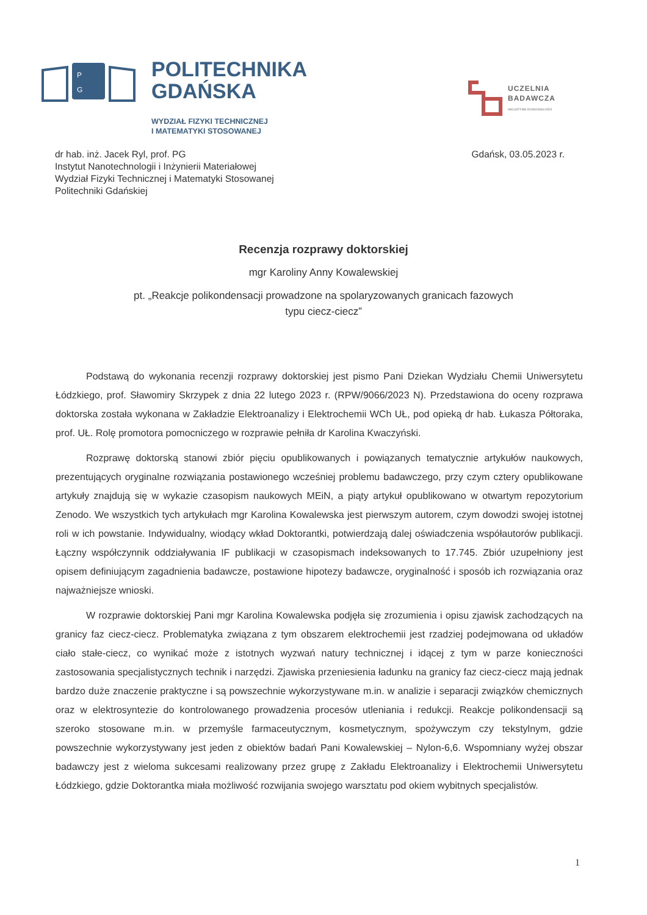P
G
POLITECHNIKA
GDAŃSKA
WYDZIAŁ FIZYKI TECHNICZNEJ
I MATEMATYKI STOSOWANEJ
UCZELNIA
BADAWCZA
INICJATYWA DOSKONAŁOŚCI
dr hab. inż. Jacek Ryl, prof. PG
Instytut Nanotechnologii i Inżynierii Materiałowej
Wydział Fizyki Technicznej i Matematyki Stosowanej
Politechniki Gdańskiej
Gdańsk, 03.05.2023 r.
Recenzja rozprawy doktorskiej
mgr Karoliny Anny Kowalewskiej
pt. „Reakcje polikondensacji prowadzone na spolaryzowanych granicach fazowych
typu ciecz-ciecz”
Podstawą do wykonania recenzji rozprawy doktorskiej jest pismo Pani Dziekan Wydziału Chemii Uniwersytetu Łódzkiego, prof. Sławomiry Skrzypek z dnia 22 lutego 2023 r. (RPW/9066/2023 N). Przedstawiona do oceny rozprawa doktorska została wykonana w Zakładzie Elektroanalizy i Elektrochemii WCh UŁ, pod opieką dr hab. Łukasza Półtoraka, prof. UŁ. Rolę promotora pomocniczego w rozprawie pełniła dr Karolina Kwaczyński.
Rozprawę doktorską stanowi zbiór pięciu opublikowanych i powiązanych tematycznie artykułów naukowych, prezentujących oryginalne rozwiązania postawionego wcześniej problemu badawczego, przy czym cztery opublikowane artykuły znajdują się w wykazie czasopism naukowych MEiN, a piąty artykuł opublikowano w otwartym repozytorium Zenodo. We wszystkich tych artykułach mgr Karolina Kowalewska jest pierwszym autorem, czym dowodzi swojej istotnej roli w ich powstanie. Indywidualny, wiodący wkład Doktorantki, potwierdzają dalej oświadczenia współautorów publikacji. Łączny współczynnik oddziaływania IF publikacji w czasopismach indeksowanych to 17.745. Zbiór uzupełniony jest opisem definiującym zagadnienia badawcze, postawione hipotezy badawcze, oryginalność i sposób ich rozwiązania oraz najważniejsze wnioski.
W rozprawie doktorskiej Pani mgr Karolina Kowalewska podjęła się zrozumienia i opisu zjawisk zachodzących na granicy faz ciecz-ciecz. Problematyka związana z tym obszarem elektrochemii jest rzadziej podejmowana od układów ciało stałe-ciecz, co wynikać może z istotnych wyzwań natury technicznej i idącej z tym w parze konieczności zastosowania specjalistycznych technik i narzędzi. Zjawiska przeniesienia ładunku na granicy faz ciecz-ciecz mają jednak bardzo duże znaczenie praktyczne i są powszechnie wykorzystywane m.in. w analizie i separacji związków chemicznych oraz w elektrosyntezie do kontrolowanego prowadzenia procesów utleniania i redukcji. Reakcje polikondensacji są szeroko stosowane m.in. w przemyśle farmaceutycznym, kosmetycznym, spożywczym czy tekstylnym, gdzie powszechnie wykorzystywany jest jeden z obiektów badań Pani Kowalewskiej – Nylon-6,6. Wspomniany wyżej obszar badawczy jest z wieloma sukcesami realizowany przez grupę z Zakładu Elektroanalizy i Elektrochemii Uniwersytetu Łódzkiego, gdzie Doktorantka miała możliwość rozwijania swojego warsztatu pod okiem wybitnych specjalistów.
1